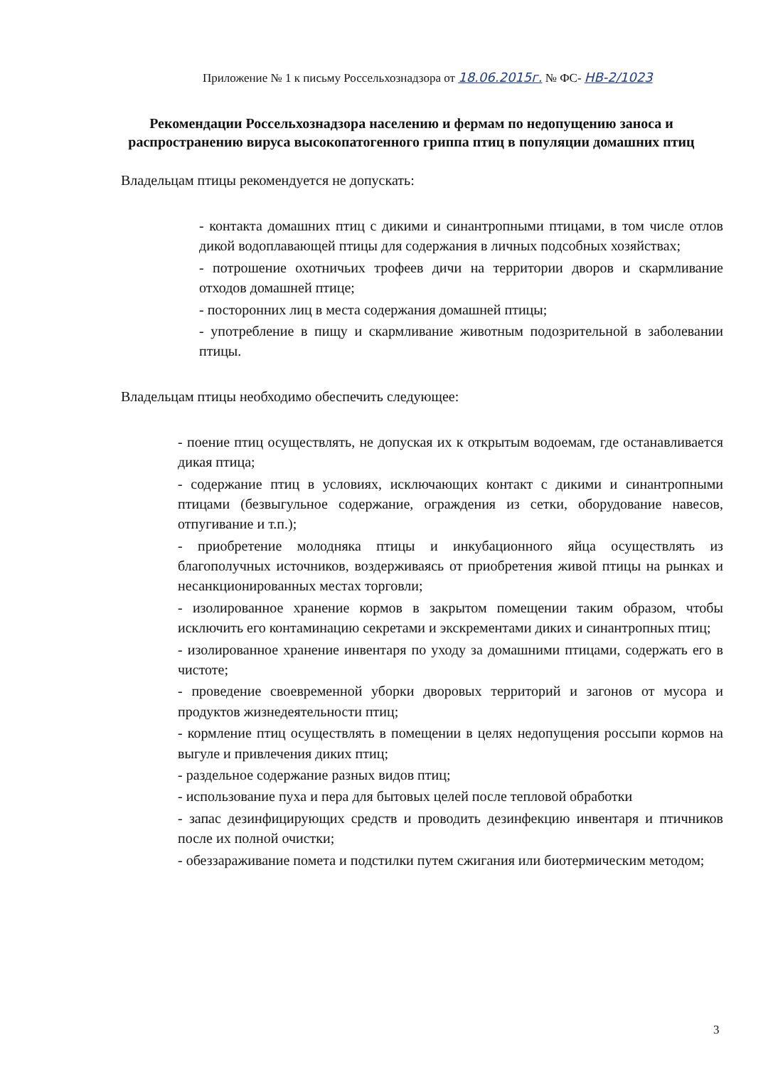Приложение № 1 к письму Россельхознадзора от 18.06.2015г. № ФС- НВ-2/1023
Рекомендации Россельхознадзора населению и фермам по недопущению заноса и распространению вируса высокопатогенного гриппа птиц в популяции домашних птиц
Владельцам птицы рекомендуется не допускать:
- контакта домашних птиц с дикими и синантропными птицами, в том числе отлов дикой водоплавающей птицы для содержания в личных подсобных хозяйствах;
- потрошение охотничьих трофеев дичи на территории дворов и скармливание отходов домашней птице;
- посторонних лиц в места содержания домашней птицы;
- употребление в пищу и скармливание животным подозрительной в заболевании птицы.
Владельцам птицы необходимо обеспечить следующее:
- поение птиц осуществлять, не допуская их к открытым водоемам, где останавливается дикая птица;
- содержание птиц в условиях, исключающих контакт с дикими и синантропными птицами (безвыгульное содержание, ограждения из сетки, оборудование навесов, отпугивание и т.п.);
- приобретение молодняка птицы и инкубационного яйца осуществлять из благополучных источников, воздерживаясь от приобретения живой птицы на рынках и несанкционированных местах торговли;
- изолированное хранение кормов в закрытом помещении таким образом, чтобы исключить его контаминацию секретами и экскрементами диких и синантропных птиц;
- изолированное хранение инвентаря по уходу за домашними птицами, содержать его в чистоте;
- проведение своевременной уборки дворовых территорий и загонов от мусора и продуктов жизнедеятельности птиц;
- кормление птиц осуществлять в помещении в целях недопущения россыпи кормов на выгуле и привлечения диких птиц;
- раздельное содержание разных видов птиц;
- использование пуха и пера для бытовых целей после тепловой обработки
- запас дезинфицирующих средств и проводить дезинфекцию инвентаря и птичников после их полной очистки;
- обеззараживание помета и подстилки путем сжигания или биотермическим методом;
3